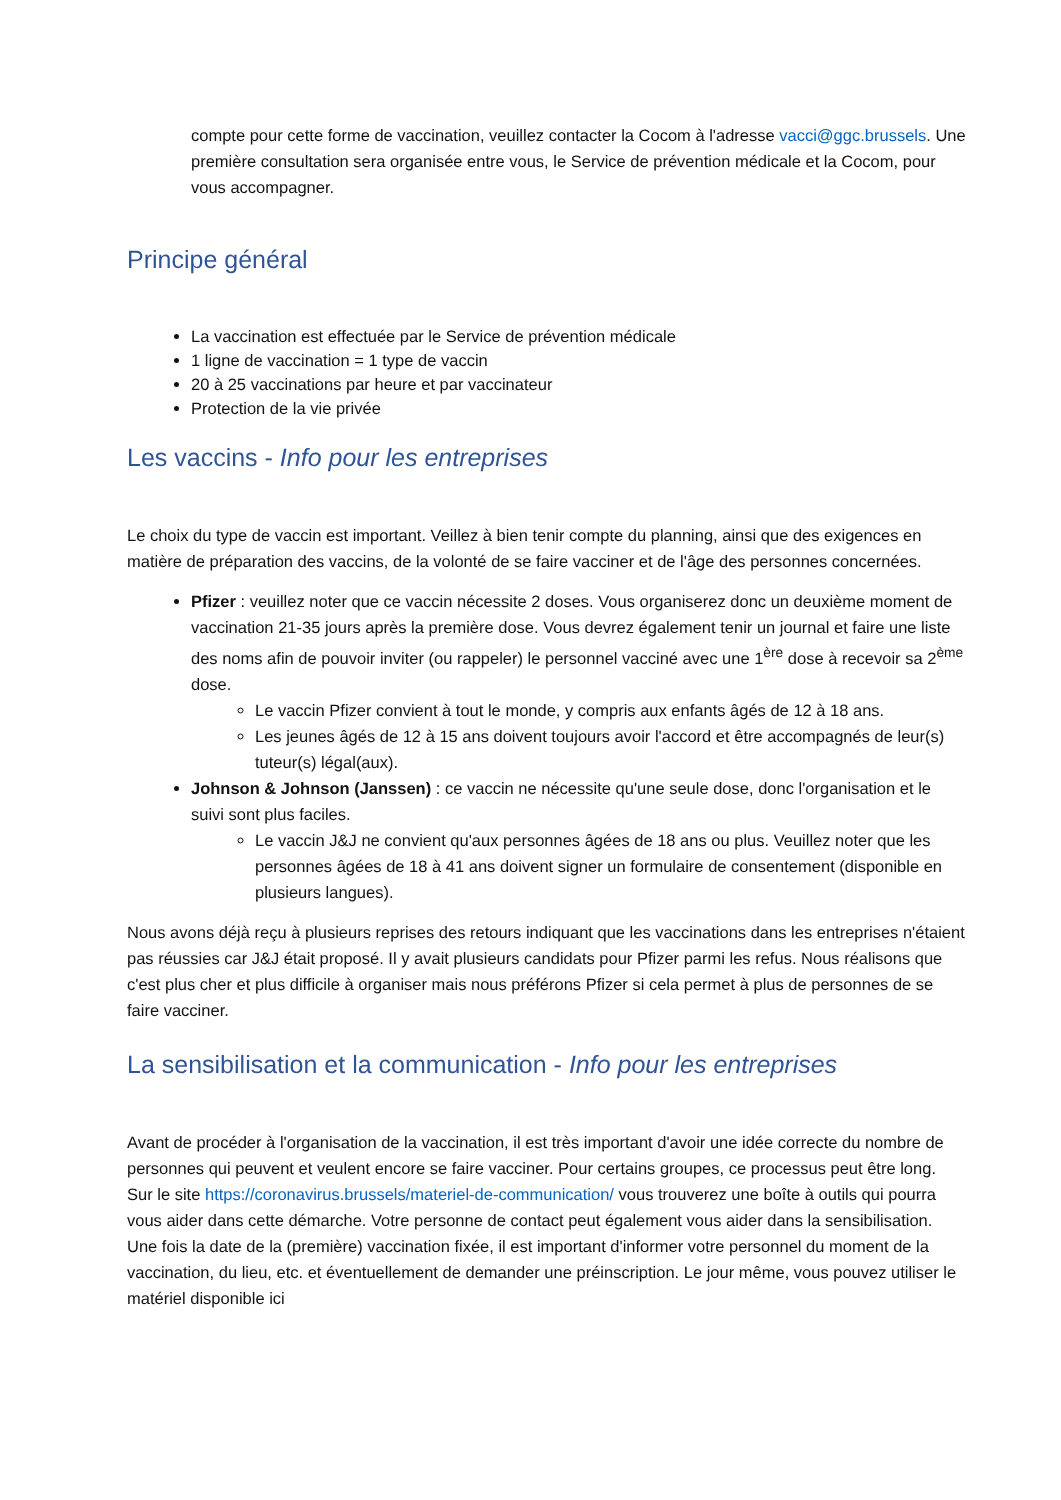compte pour cette forme de vaccination, veuillez contacter la Cocom à l'adresse vacci@ggc.brussels. Une première consultation sera organisée entre vous, le Service de prévention médicale et la Cocom, pour vous accompagner.
Principe général
La vaccination est effectuée par le Service de prévention médicale
1 ligne de vaccination = 1 type de vaccin
20 à 25 vaccinations par heure et par vaccinateur
Protection de la vie privée
Les vaccins - Info pour les entreprises
Le choix du type de vaccin est important. Veillez à bien tenir compte du planning, ainsi que des exigences en matière de préparation des vaccins, de la volonté de se faire vacciner et de l'âge des personnes concernées.
Pfizer : veuillez noter que ce vaccin nécessite 2 doses. Vous organiserez donc un deuxième moment de vaccination 21-35 jours après la première dose. Vous devrez également tenir un journal et faire une liste des noms afin de pouvoir inviter (ou rappeler) le personnel vacciné avec une 1<sup>ère</sup> dose à recevoir sa 2<sup>ème</sup> dose.
Le vaccin Pfizer convient à tout le monde, y compris aux enfants âgés de 12 à 18 ans.
Les jeunes âgés de 12 à 15 ans doivent toujours avoir l'accord et être accompagnés de leur(s) tuteur(s) légal(aux).
Johnson & Johnson (Janssen) : ce vaccin ne nécessite qu'une seule dose, donc l'organisation et le suivi sont plus faciles.
Le vaccin J&J ne convient qu'aux personnes âgées de 18 ans ou plus. Veuillez noter que les personnes âgées de 18 à 41 ans doivent signer un formulaire de consentement (disponible en plusieurs langues).
Nous avons déjà reçu à plusieurs reprises des retours indiquant que les vaccinations dans les entreprises n'étaient pas réussies car J&J était proposé. Il y avait plusieurs candidats pour Pfizer parmi les refus. Nous réalisons que c'est plus cher et plus difficile à organiser mais nous préférons Pfizer si cela permet à plus de personnes de se faire vacciner.
La sensibilisation et la communication - Info pour les entreprises
Avant de procéder à l'organisation de la vaccination, il est très important d'avoir une idée correcte du nombre de personnes qui peuvent et veulent encore se faire vacciner. Pour certains groupes, ce processus peut être long. Sur le site https://coronavirus.brussels/materiel-de-communication/ vous trouverez une boîte à outils qui pourra vous aider dans cette démarche. Votre personne de contact peut également vous aider dans la sensibilisation. Une fois la date de la (première) vaccination fixée, il est important d'informer votre personnel du moment de la vaccination, du lieu, etc. et éventuellement de demander une préinscription. Le jour même, vous pouvez utiliser le matériel disponible ici